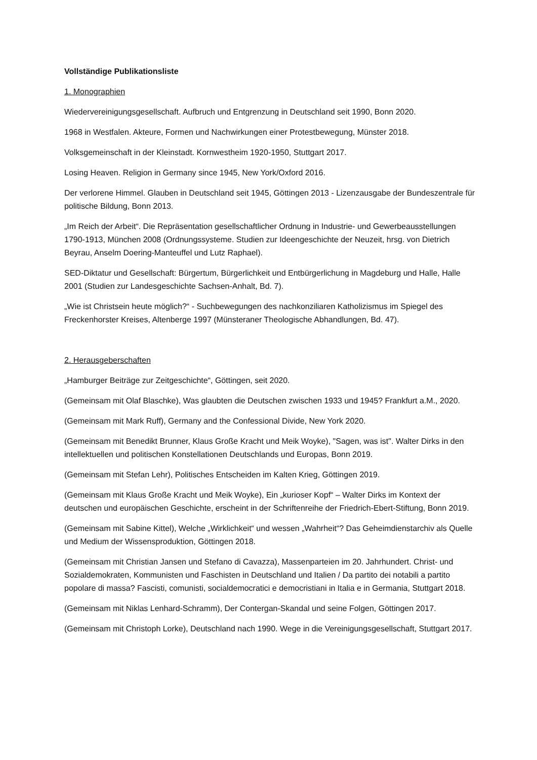Vollständige Publikationsliste
1. Monographien
Wiedervereinigungsgesellschaft. Aufbruch und Entgrenzung in Deutschland seit 1990, Bonn 2020.
1968 in Westfalen. Akteure, Formen und Nachwirkungen einer Protestbewegung, Münster 2018.
Volksgemeinschaft in der Kleinstadt. Kornwestheim 1920-1950, Stuttgart 2017.
Losing Heaven. Religion in Germany since 1945, New York/Oxford 2016.
Der verlorene Himmel. Glauben in Deutschland seit 1945, Göttingen 2013 - Lizenzausgabe der Bundeszentrale für politische Bildung, Bonn 2013.
„Im Reich der Arbeit“. Die Repräsentation gesellschaftlicher Ordnung in Industrie- und Gewerbeausstellungen 1790-1913, München 2008 (Ordnungssysteme. Studien zur Ideengeschichte der Neuzeit, hrsg. von Dietrich Beyrau, Anselm Doering-Manteuffel und Lutz Raphael).
SED-Diktatur und Gesellschaft: Bürgertum, Bürgerlichkeit und Entbürgerlichung in Magdeburg und Halle, Halle 2001 (Studien zur Landesgeschichte Sachsen-Anhalt, Bd. 7).
„Wie ist Christsein heute möglich?“ - Suchbewegungen des nachkonziliaren Katholizismus im Spiegel des Freckenhorster Kreises, Altenberge 1997 (Münsteraner Theologische Abhandlungen, Bd. 47).
2. Herausgeberschaften
„Hamburger Beiträge zur Zeitgeschichte“, Göttingen, seit 2020.
(Gemeinsam mit Olaf Blaschke), Was glaubten die Deutschen zwischen 1933 und 1945? Frankfurt a.M., 2020.
(Gemeinsam mit Mark Ruff), Germany and the Confessional Divide, New York 2020.
(Gemeinsam mit Benedikt Brunner, Klaus Große Kracht und Meik Woyke), "Sagen, was ist". Walter Dirks in den intellektuellen und politischen Konstellationen Deutschlands und Europas, Bonn 2019.
(Gemeinsam mit Stefan Lehr), Politisches Entscheiden im Kalten Krieg, Göttingen 2019.
(Gemeinsam mit Klaus Große Kracht und Meik Woyke), Ein „kurioser Kopf“ – Walter Dirks im Kontext der deutschen und europäischen Geschichte, erscheint in der Schriftenreihe der Friedrich-Ebert-Stiftung, Bonn 2019.
(Gemeinsam mit Sabine Kittel), Welche „Wirklichkeit“ und wessen „Wahrheit“? Das Geheimdienstarchiv als Quelle und Medium der Wissensproduktion, Göttingen 2018.
(Gemeinsam mit Christian Jansen und Stefano di Cavazza), Massenparteien im 20. Jahrhundert. Christ- und Sozialdemokraten, Kommunisten und Faschisten in Deutschland und Italien / Da partito dei notabili a partito popolare di massa? Fascisti, comunisti, socialdemocratici e democristiani in Italia e in Germania, Stuttgart 2018.
(Gemeinsam mit Niklas Lenhard-Schramm), Der Contergan-Skandal und seine Folgen, Göttingen 2017.
(Gemeinsam mit Christoph Lorke), Deutschland nach 1990. Wege in die Vereinigungsgesellschaft, Stuttgart 2017.